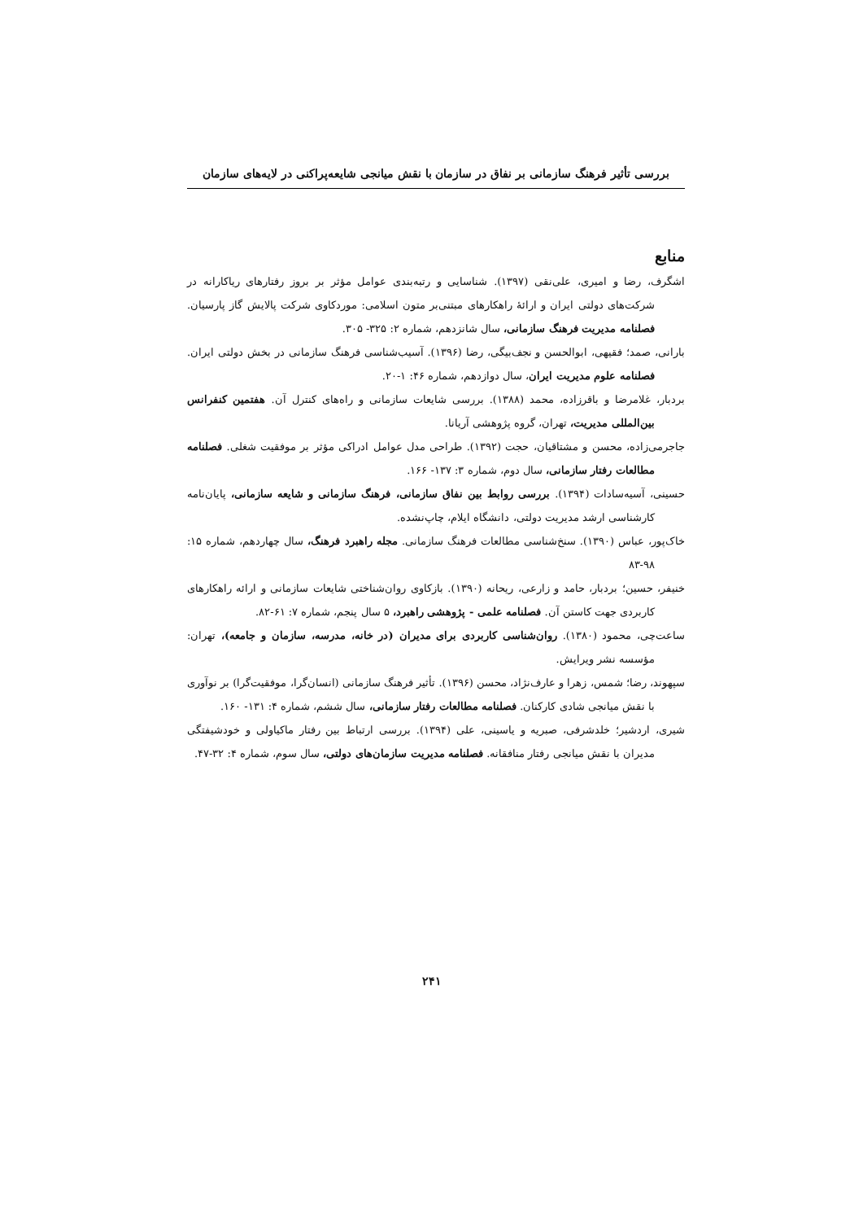بررسی تأثیر فرهنگ سازمانی بر نفاق در سازمان با نقش میانجی شایعه‌پراکنی در لایه‌های سازمان
منابع
اشگرف، رضا و امیری، علی‌نقی (۱۳۹۷). شناسایی و رتبه‌بندی عوامل مؤثر بر بروز رفتارهای ریاکارانه در شرکت‌های دولتی ایران و ارائۀ راهکارهای مبتنی‌بر متون اسلامی: موردکاوی شرکت پالایش گاز پارسیان. فصلنامه مدیریت فرهنگ سازمانی، سال شانزدهم، شماره ۲: ۳۲۵- ۳۰۵.
بارانی، صمد؛ فقیهی، ابوالحسن و نجف‌بیگی، رضا (۱۳۹۶). آسیب‌شناسی فرهنگ سازمانی در بخش دولتی ایران. فصلنامه علوم مدیریت ایران، سال دوازدهم، شماره ۴۶: ۱-۲۰.
بردبار، غلامرضا و باقرزاده، محمد (۱۳۸۸). بررسی شایعات سازمانی و راه‌های کنترل آن. هفتمین کنفرانس بین‌المللی مدیریت، تهران، گروه پژوهشی آریانا.
جاجرمی‌زاده، محسن و مشتاقیان، حجت (۱۳۹۲). طراحی مدل عوامل ادراکی مؤثر بر موفقیت شغلی. فصلنامه مطالعات رفتار سازمانی، سال دوم، شماره ۳: ۱۳۷- ۱۶۶.
حسینی، آسیه‌سادات (۱۳۹۴). بررسی روابط بین نفاق سازمانی، فرهنگ سازمانی و شایعه سازمانی، پایان‌نامه کارشناسی ارشد مدیریت دولتی، دانشگاه ایلام، چاپ‌نشده.
خاک‌پور، عباس (۱۳۹۰). سنخ‌شناسی مطالعات فرهنگ سازمانی. مجله راهبرد فرهنگ، سال چهاردهم، شماره ۱۵: ۹۸-۸۳
خنیفر، حسین؛ بردبار، حامد و زارعی، ریحانه (۱۳۹۰). بازکاوی روان‌شناختی شایعات سازمانی و ارائه راهکارهای کاربردی جهت کاستن آن. فصلنامه علمی - پژوهشی راهبرد، ۵ سال پنجم، شماره ۷: ۶۱-۸۲.
ساعت‌چی، محمود (۱۳۸۰). روان‌شناسی کاربردی برای مدیران (در خانه، مدرسه، سازمان و جامعه)، تهران: مؤسسه نشر ویرایش.
سپهوند، رضا؛ شمس، زهرا و عارف‌نژاد، محسن (۱۳۹۶). تأثیر فرهنگ سازمانی (انسان‌گرا، موفقیت‌گرا) بر نوآوری با نقش میانجی شادی کارکنان. فصلنامه مطالعات رفتار سازمانی، سال ششم، شماره ۴: ۱۳۱- ۱۶۰.
شیری، اردشیر؛ خلدشرفی، صبریه و یاسینی، علی (۱۳۹۴). بررسی ارتباط بین رفتار ماکیاولی و خودشیفتگی مدیران با نقش میانجی رفتار منافقانه. فصلنامه مدیریت سازمان‌های دولتی، سال سوم، شماره ۴: ۳۲-۴۷.
۲۴۱